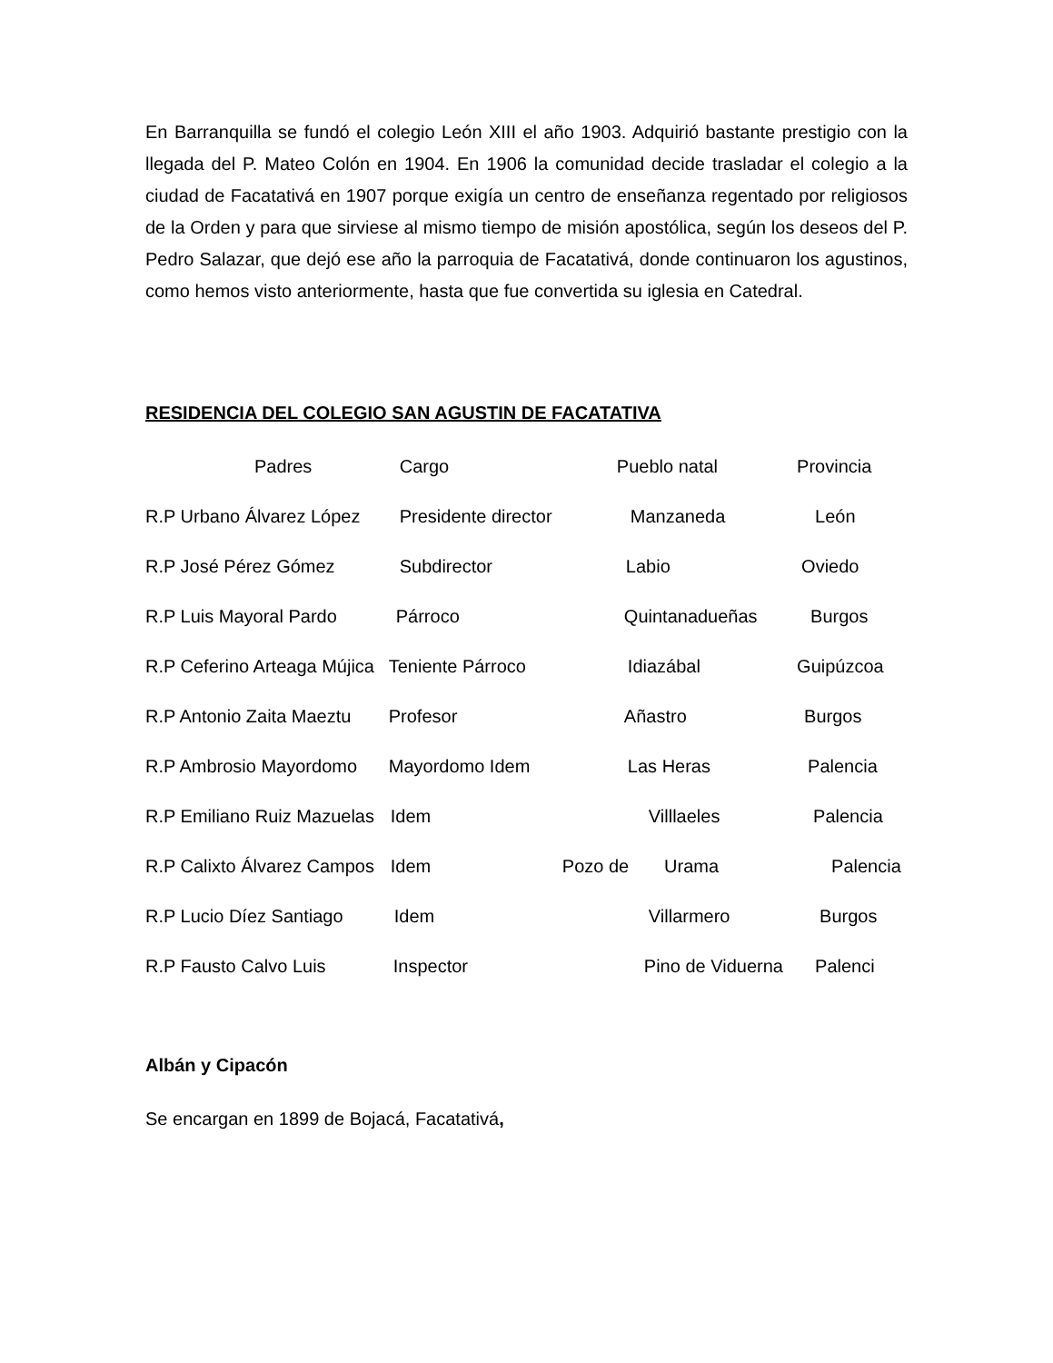En Barranquilla se fundó el colegio León XIII el año 1903. Adquirió bastante prestigio con la llegada del P. Mateo Colón en 1904. En 1906 la comunidad decide trasladar el colegio a la ciudad de Facatativá en 1907 porque exigía un centro de enseñanza regentado por religiosos de la Orden y para que sirviese al mismo tiempo de misión apostólica, según los deseos del P. Pedro Salazar, que dejó ese año la parroquia de Facatativá, donde continuaron los agustinos, como hemos visto anteriormente, hasta que fue convertida su iglesia en Catedral.
RESIDENCIA DEL COLEGIO SAN AGUSTIN DE FACATATIVA
| Padres | Cargo | Pueblo natal | Provincia |
| --- | --- | --- | --- |
| R.P Urbano Álvarez López | Presidente director | Manzaneda | León |
| R.P José Pérez Gómez | Subdirector | Labio | Oviedo |
| R.P Luis Mayoral Pardo | Párroco | Quintanadueñas | Burgos |
| R.P Ceferino Arteaga Mújica | Teniente Párroco | Idiazábal | Guipúzcoa |
| R.P Antonio Zaita Maeztu | Profesor | Añastro | Burgos |
| R.P Ambrosio Mayordomo | Mayordomo Idem | Las Heras | Palencia |
| R.P Emiliano Ruiz Mazuelas | Idem | Villlaeles | Palencia |
| R.P Calixto Álvarez Campos | Idem | Pozo de Urama | Palencia |
| R.P Lucio Díez Santiago | Idem | Villarmero | Burgos |
| R.P Fausto Calvo Luis | Inspector | Pino de Viduerna | Palenci |
Albán y Cipacón
Se encargan en 1899 de Bojacá, Facatativá,